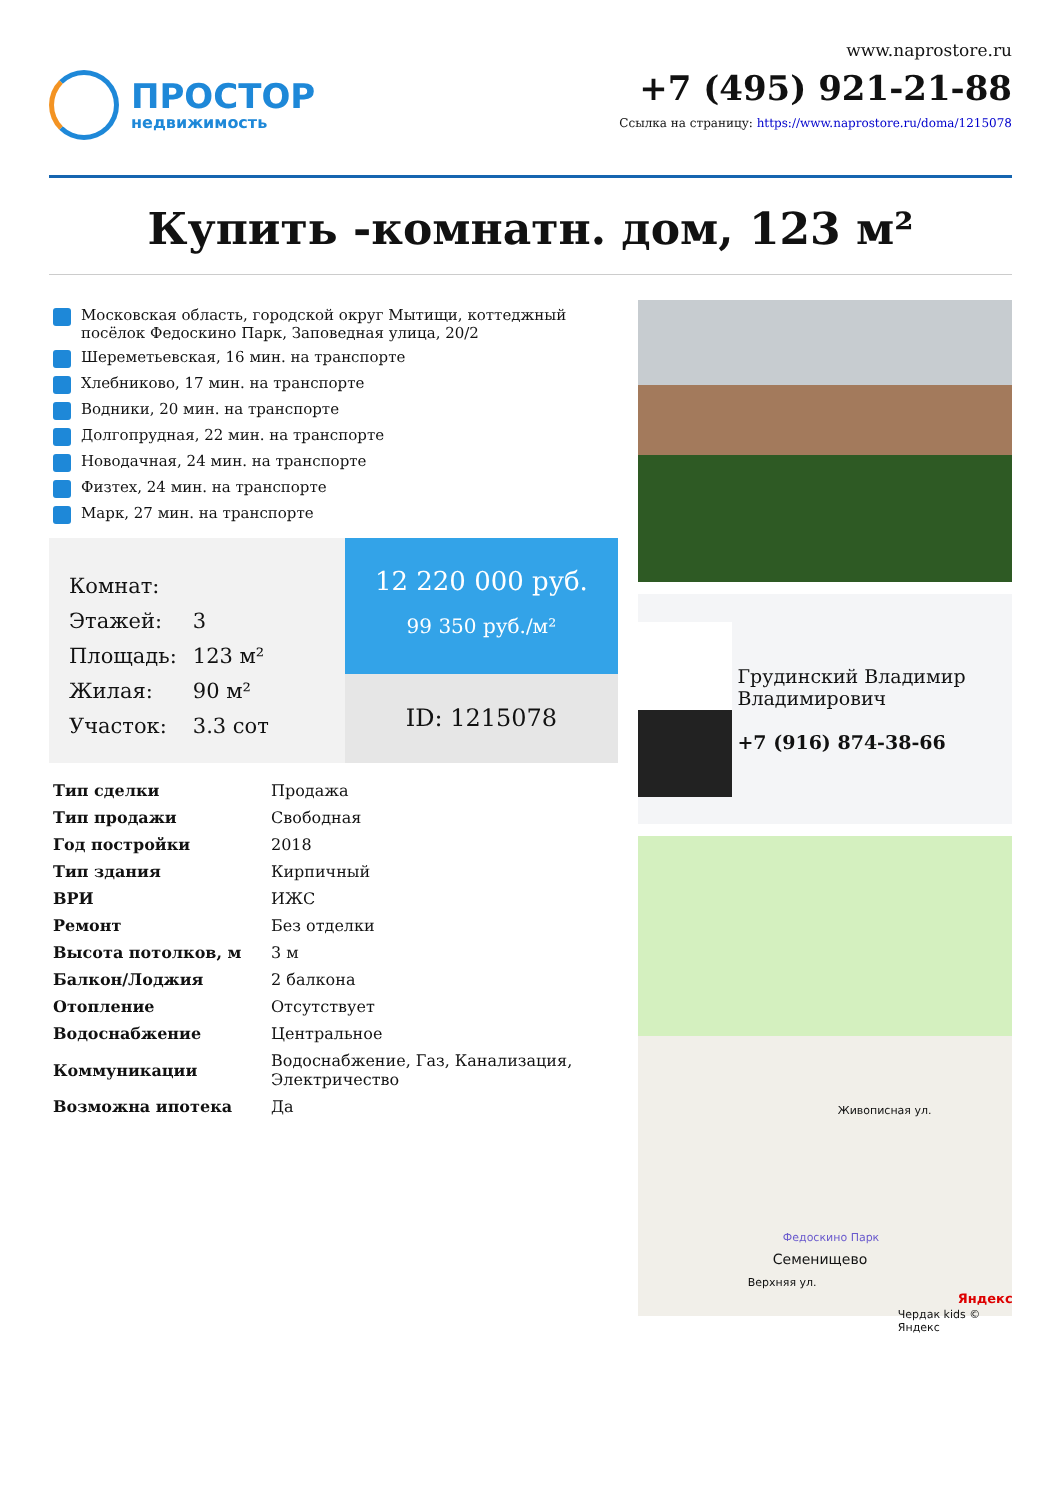ПРОСТОР
недвижимость
www.naprostore.ru
+7 (495) 921-21-88
Ссылка на страницу: https://www.naprostore.ru/doma/1215078
Купить -комнатн. дом, 123 м²
Московская область, городской округ Мытищи, коттеджный посёлок Федоскино Парк, Заповедная улица, 20/2
Шереметьевская, 16 мин. на транспорте
Хлебниково, 17 мин. на транспорте
Водники, 20 мин. на транспорте
Долгопрудная, 22 мин. на транспорте
Новодачная, 24 мин. на транспорте
Физтех, 24 мин. на транспорте
Марк, 27 мин. на транспорте
| Комнат: | |
| Этажей: | 3 |
| Площадь: | 123 м² |
| Жилая: | 90 м² |
| Участок: | 3.3 сот |
12 220 000 руб.
99 350 руб./м²
ID: 1215078
| Тип сделки | Продажа |
| Тип продажи | Свободная |
| Год постройки | 2018 |
| Тип здания | Кирпичный |
| ВРИ | ИЖС |
| Ремонт | Без отделки |
| Высота потолков, м | 3 м |
| Балкон/Лоджия | 2 балкона |
| Отопление | Отсутствует |
| Водоснабжение | Центральное |
| Коммуникации | Водоснабжение, Газ, Канализация, Электричество |
| Возможна ипотека | Да |
Грудинский Владимир Владимирович
+7 (916) 874-38-66
Живописная ул.
Федоскино Парк
Семенищево
Верхняя ул.
Яндекс
Чердак kids © Яндекс